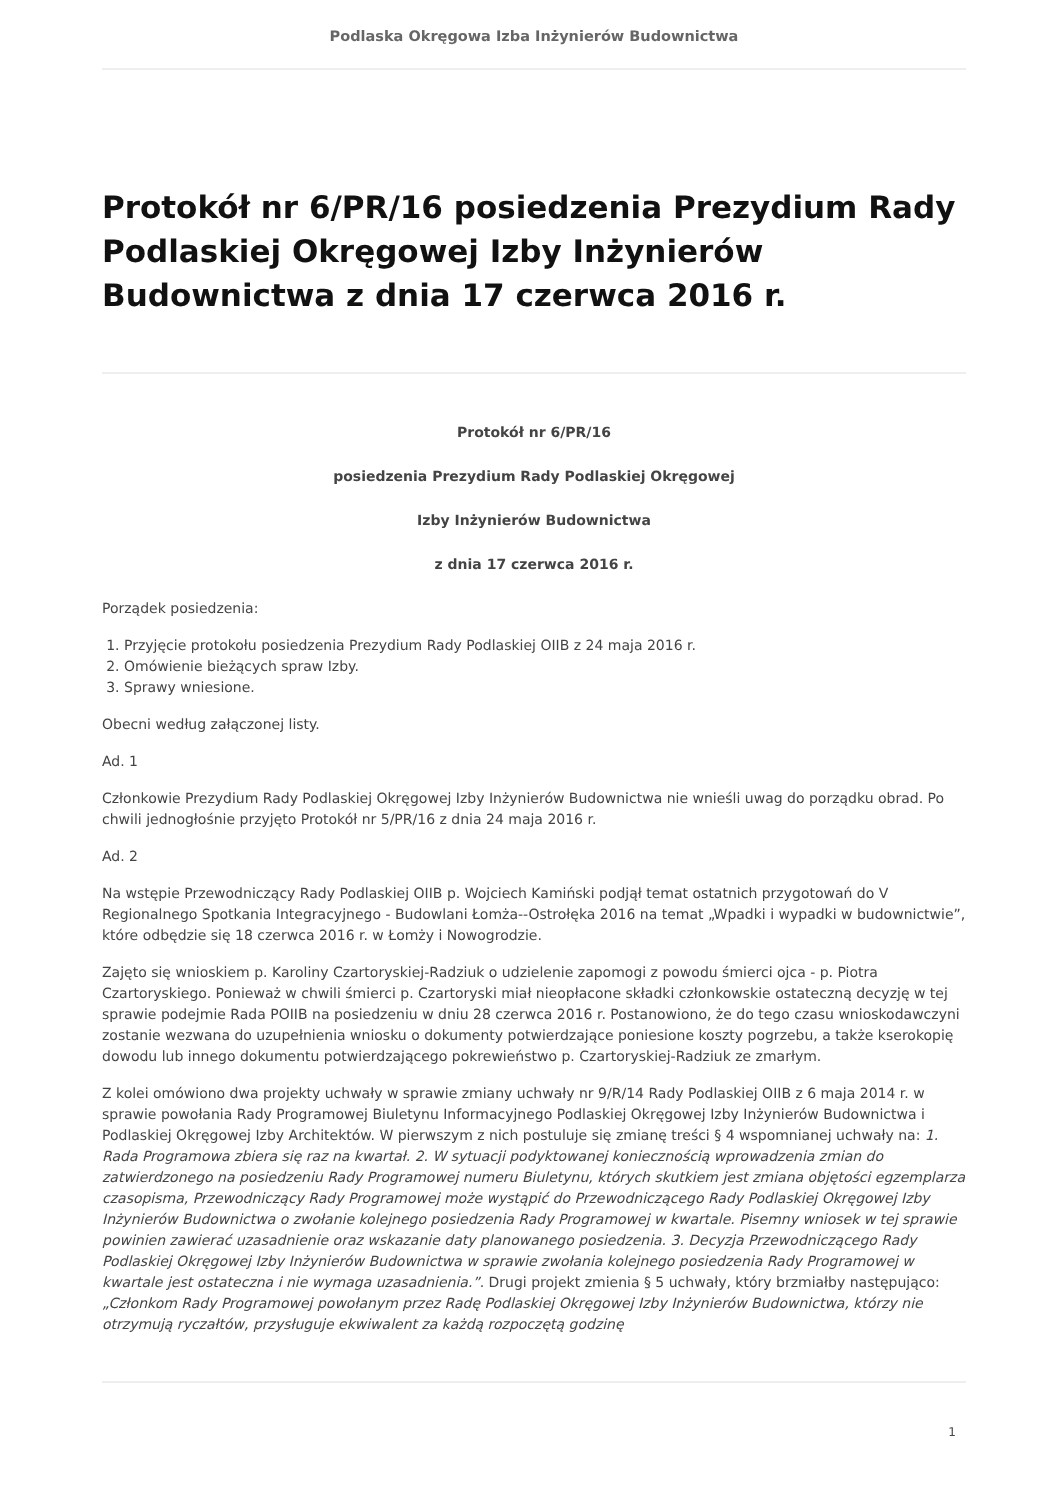Podlaska Okręgowa Izba Inżynierów Budownictwa
Protokół nr 6/PR/16 posiedzenia Prezydium Rady Podlaskiej Okręgowej Izby Inżynierów Budownictwa z dnia 17 czerwca 2016 r.
Protokół nr 6/PR/16
posiedzenia Prezydium Rady Podlaskiej Okręgowej
Izby Inżynierów Budownictwa
z dnia 17 czerwca 2016 r.
Porządek posiedzenia:
1. Przyjęcie protokołu posiedzenia Prezydium Rady Podlaskiej OIIB z 24 maja 2016 r.
2. Omówienie bieżących spraw Izby.
3. Sprawy wniesione.
Obecni według załączonej listy.
Ad. 1
Członkowie Prezydium Rady Podlaskiej Okręgowej Izby Inżynierów Budownictwa nie wnieśli uwag do porządku obrad. Po chwili jednogłośnie przyjęto Protokół nr 5/PR/16 z dnia 24 maja 2016 r.
Ad. 2
Na wstępie Przewodniczący Rady Podlaskiej OIIB p. Wojciech Kamiński podjął temat ostatnich przygotowań do V Regionalnego Spotkania Integracyjnego - Budowlani Łomża--Ostrołęka 2016 na temat „Wpadki i wypadki w budownictwie”, które odbędzie się 18 czerwca 2016 r. w Łomży i Nowogrodzie.
Zajęto się wnioskiem p. Karoliny Czartoryskiej-Radziuk o udzielenie zapomogi z powodu śmierci ojca - p. Piotra Czartoryskiego. Ponieważ w chwili śmierci p. Czartoryski miał nieopłacone składki członkowskie ostateczną decyzję w tej sprawie podejmie Rada POIIB na posiedzeniu w dniu 28 czerwca 2016 r. Postanowiono, że do tego czasu wnioskodawczyni zostanie wezwana do uzupełnienia wniosku o dokumenty potwierdzające poniesione koszty pogrzebu, a także kserokopię dowodu lub innego dokumentu potwierdzającego pokrewieństwo p. Czartoryskiej-Radziuk ze zmarłym.
Z kolei omówiono dwa projekty uchwały w sprawie zmiany uchwały nr 9/R/14 Rady Podlaskiej OIIB z 6 maja 2014 r. w sprawie powołania Rady Programowej Biuletynu Informacyjnego Podlaskiej Okręgowej Izby Inżynierów Budownictwa i Podlaskiej Okręgowej Izby Architektów. W pierwszym z nich postuluje się zmianę treści § 4 wspomnianej uchwały na: 1. Rada Programowa zbiera się raz na kwartał. 2. W sytuacji podyktowanej koniecznością wprowadzenia zmian do zatwierdzonego na posiedzeniu Rady Programowej numeru Biuletynu, których skutkiem jest zmiana objętości egzemplarza czasopisma, Przewodniczący Rady Programowej może wystąpić do Przewodniczącego Rady Podlaskiej Okręgowej Izby Inżynierów Budownictwa o zwołanie kolejnego posiedzenia Rady Programowej w kwartale. Pisemny wniosek w tej sprawie powinien zawierać uzasadnienie oraz wskazanie daty planowanego posiedzenia. 3. Decyzja Przewodniczącego Rady Podlaskiej Okręgowej Izby Inżynierów Budownictwa w sprawie zwołania kolejnego posiedzenia Rady Programowej w kwartale jest ostateczna i nie wymaga uzasadnienia.”. Drugi projekt zmienia § 5 uchwały, który brzmiałby następująco: „Członkom Rady Programowej powołanym przez Radę Podlaskiej Okręgowej Izby Inżynierów Budownictwa, którzy nie otrzymują ryczałtów, przysługuje ekwiwalent za każdą rozpoczętą godzinę
1